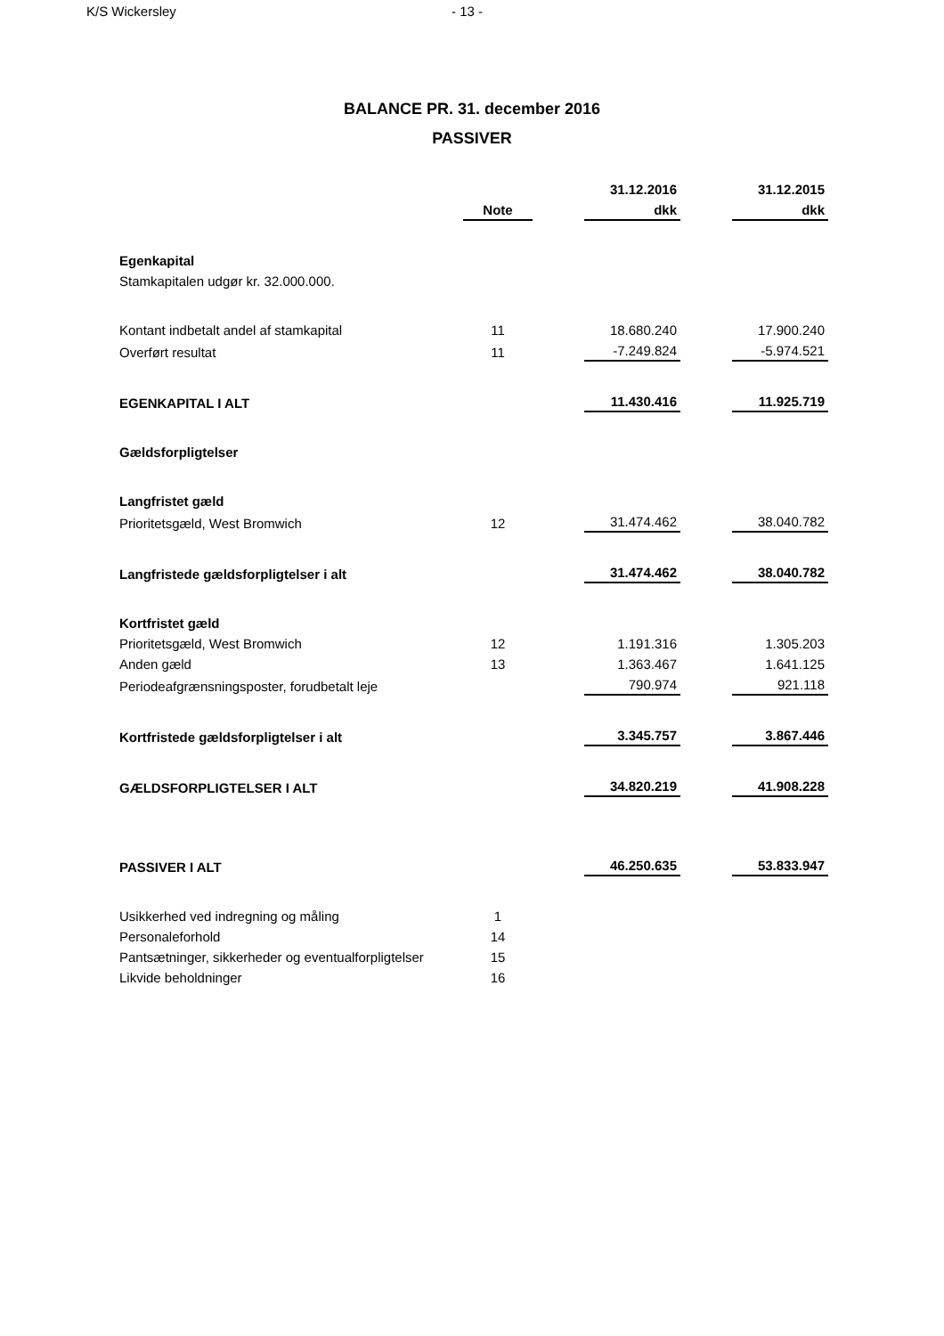K/S Wickersley - 13 -
BALANCE PR. 31. december 2016
PASSIVER
| | | | 31.12.2016 | | 31.12.2015 |
| --- | --- | --- | --- | --- | --- |
| | Note | | dkk | | dkk |
| Egenkapital | | | | | |
| Stamkapitalen udgør kr. 32.000.000. | | | | | |
| Kontant indbetalt andel af stamkapital | 11 | | 18.680.240 | | 17.900.240 |
| Overført resultat | 11 | | -7.249.824 | | -5.974.521 |
| EGENKAPITAL I ALT | | | 11.430.416 | | 11.925.719 |
| Gældsforpligtelser | | | | | |
| Langfristet gæld | | | | | |
| Prioritetsgæld, West Bromwich | 12 | | 31.474.462 | | 38.040.782 |
| Langfristede gældsforpligtelser i alt | | | 31.474.462 | | 38.040.782 |
| Kortfristet gæld | | | | | |
| Prioritetsgæld, West Bromwich | 12 | | 1.191.316 | | 1.305.203 |
| Anden gæld | 13 | | 1.363.467 | | 1.641.125 |
| Periodeafgrænsningsposter, forudbetalt leje | | | 790.974 | | 921.118 |
| Kortfristede gældsforpligtelser i alt | | | 3.345.757 | | 3.867.446 |
| GÆLDSFORPLIGTELSER I ALT | | | 34.820.219 | | 41.908.228 |
| PASSIVER I ALT | | | 46.250.635 | | 53.833.947 |
| Usikkerhed ved indregning og måling | 1 | | | | |
| Personaleforhold | 14 | | | | |
| Pantsætninger, sikkerheder og eventualforpligtelser | 15 | | | | |
| Likvide beholdninger | 16 | | | | |